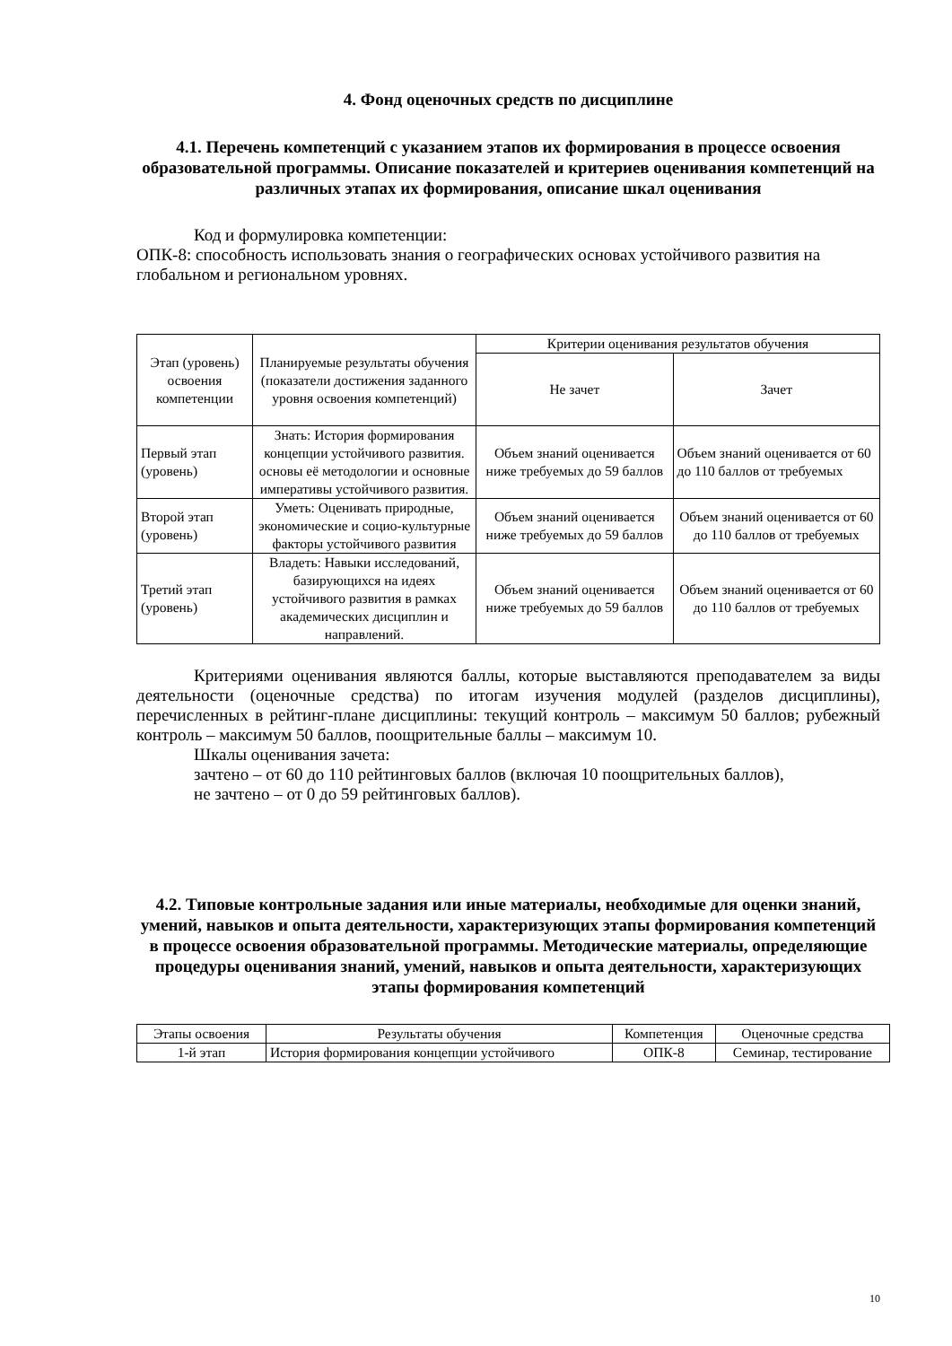4. Фонд оценочных средств по дисциплине
4.1. Перечень компетенций с указанием этапов их формирования в процессе освоения образовательной программы. Описание показателей и критериев оценивания компетенций на различных этапах их формирования, описание шкал оценивания
Код и формулировка компетенции:
ОПК-8: способность использовать знания о географических основах устойчивого развития на глобальном и региональном уровнях.
| Этап (уровень) освоения компетенции | Планируемые результаты обучения (показатели достижения заданного уровня освоения компетенций) | Критерии оценивания результатов обучения | |
| --- | --- | --- | --- |
| | | Не зачет | Зачет |
| Первый этап (уровень) | Знать: История формирования концепции устойчивого развития. основы её методологии и основные императивы устойчивого развития. | Объем знаний оценивается ниже требуемых до 59 баллов | Объем знаний оценивается от 60 до 110 баллов от требуемых |
| Второй этап (уровень) | Уметь: Оценивать природные, экономические и социо-культурные факторы устойчивого развития | Объем знаний оценивается ниже требуемых до 59 баллов | Объем знаний оценивается от 60 до 110 баллов от требуемых |
| Третий этап (уровень) | Владеть: Навыки исследований, базирующихся на идеях устойчивого развития в рамках академических дисциплин и направлений. | Объем знаний оценивается ниже требуемых до 59 баллов | Объем знаний оценивается от 60 до 110 баллов от требуемых |
Критериями оценивания являются баллы, которые выставляются преподавателем за виды деятельности (оценочные средства) по итогам изучения модулей (разделов дисциплины), перечисленных в рейтинг-плане дисциплины: текущий контроль – максимум 50 баллов; рубежный контроль – максимум 50 баллов, поощрительные баллы – максимум 10.
Шкалы оценивания зачета:
зачтено – от 60 до 110 рейтинговых баллов (включая 10 поощрительных баллов),
не зачтено – от 0 до 59 рейтинговых баллов).
4.2. Типовые контрольные задания или иные материалы, необходимые для оценки знаний, умений, навыков и опыта деятельности, характеризующих этапы формирования компетенций в процессе освоения образовательной программы. Методические материалы, определяющие процедуры оценивания знаний, умений, навыков и опыта деятельности, характеризующих этапы формирования компетенций
| Этапы освоения | Результаты обучения | Компетенция | Оценочные средства |
| --- | --- | --- | --- |
| 1-й этап | История формирования концепции устойчивого | ОПК-8 | Семинар, тестирование |
10